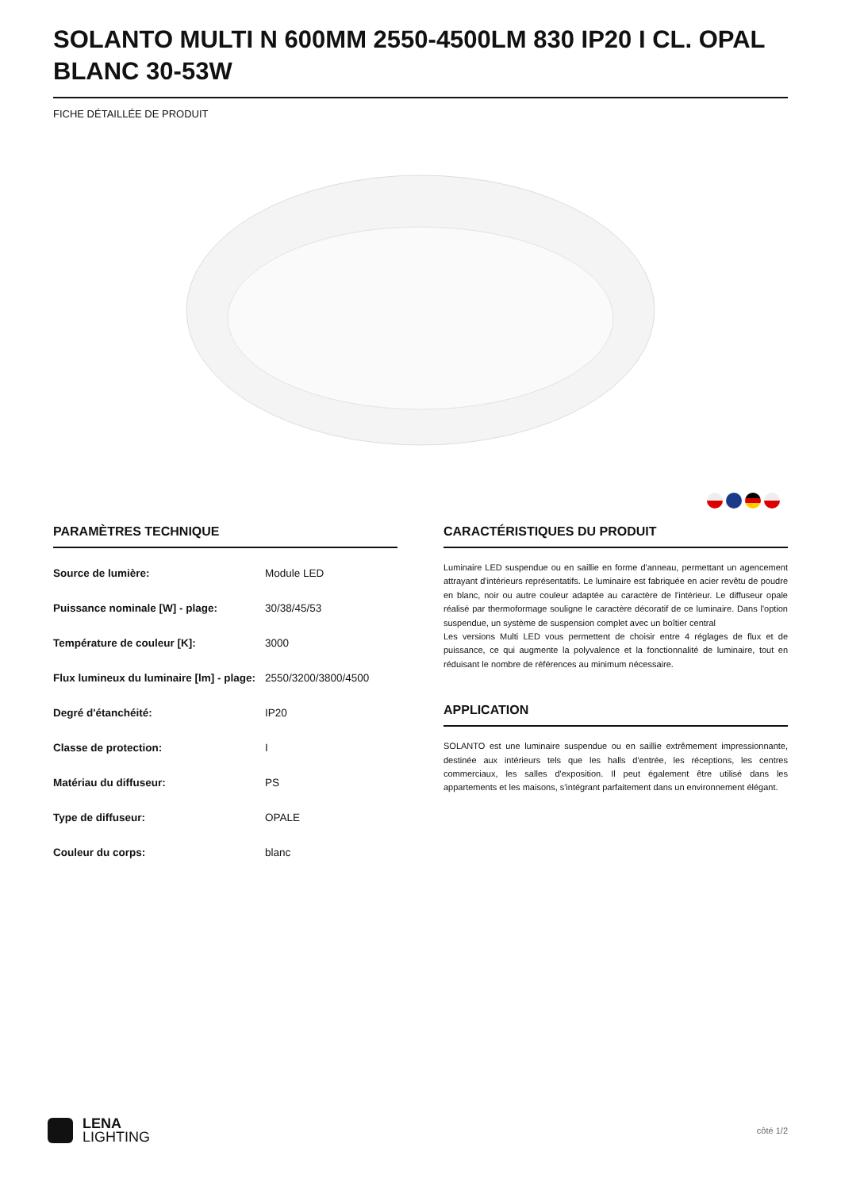SOLANTO MULTI N 600MM 2550-4500LM 830 IP20 I CL. OPAL BLANC 30-53W
FICHE DÉTAILLÉE DE PRODUIT
PARAMÈTRES TECHNIQUE
| Source de lumière: | Module LED |
| Puissance nominale [W] - plage: | 30/38/45/53 |
| Température de couleur [K]: | 3000 |
| Flux lumineux du luminaire [lm] - plage: | 2550/3200/3800/4500 |
| Degré d'étanchéité: | IP20 |
| Classe de protection: | I |
| Matériau du diffuseur: | PS |
| Type de diffuseur: | OPALE |
| Couleur du corps: | blanc |
CARACTÉRISTIQUES DU PRODUIT
Luminaire LED suspendue ou en saillie en forme d'anneau, permettant un agencement attrayant d'intérieurs représentatifs. Le luminaire est fabriquée en acier revêtu de poudre en blanc, noir ou autre couleur adaptée au caractère de l'intérieur. Le diffuseur opale réalisé par thermoformage souligne le caractère décoratif de ce luminaire. Dans l'option suspendue, un système de suspension complet avec un boîtier central
Les versions Multi LED vous permettent de choisir entre 4 réglages de flux et de puissance, ce qui augmente la polyvalence et la fonctionnalité de luminaire, tout en réduisant le nombre de références au minimum nécessaire.
APPLICATION
SOLANTO est une luminaire suspendue ou en saillie extrêmement impressionnante, destinée aux intérieurs tels que les halls d'entrée, les réceptions, les centres commerciaux, les salles d'exposition. Il peut également être utilisé dans les appartements et les maisons, s'intégrant parfaitement dans un environnement élégant.
LENA
LIGHTING
côté 1/2